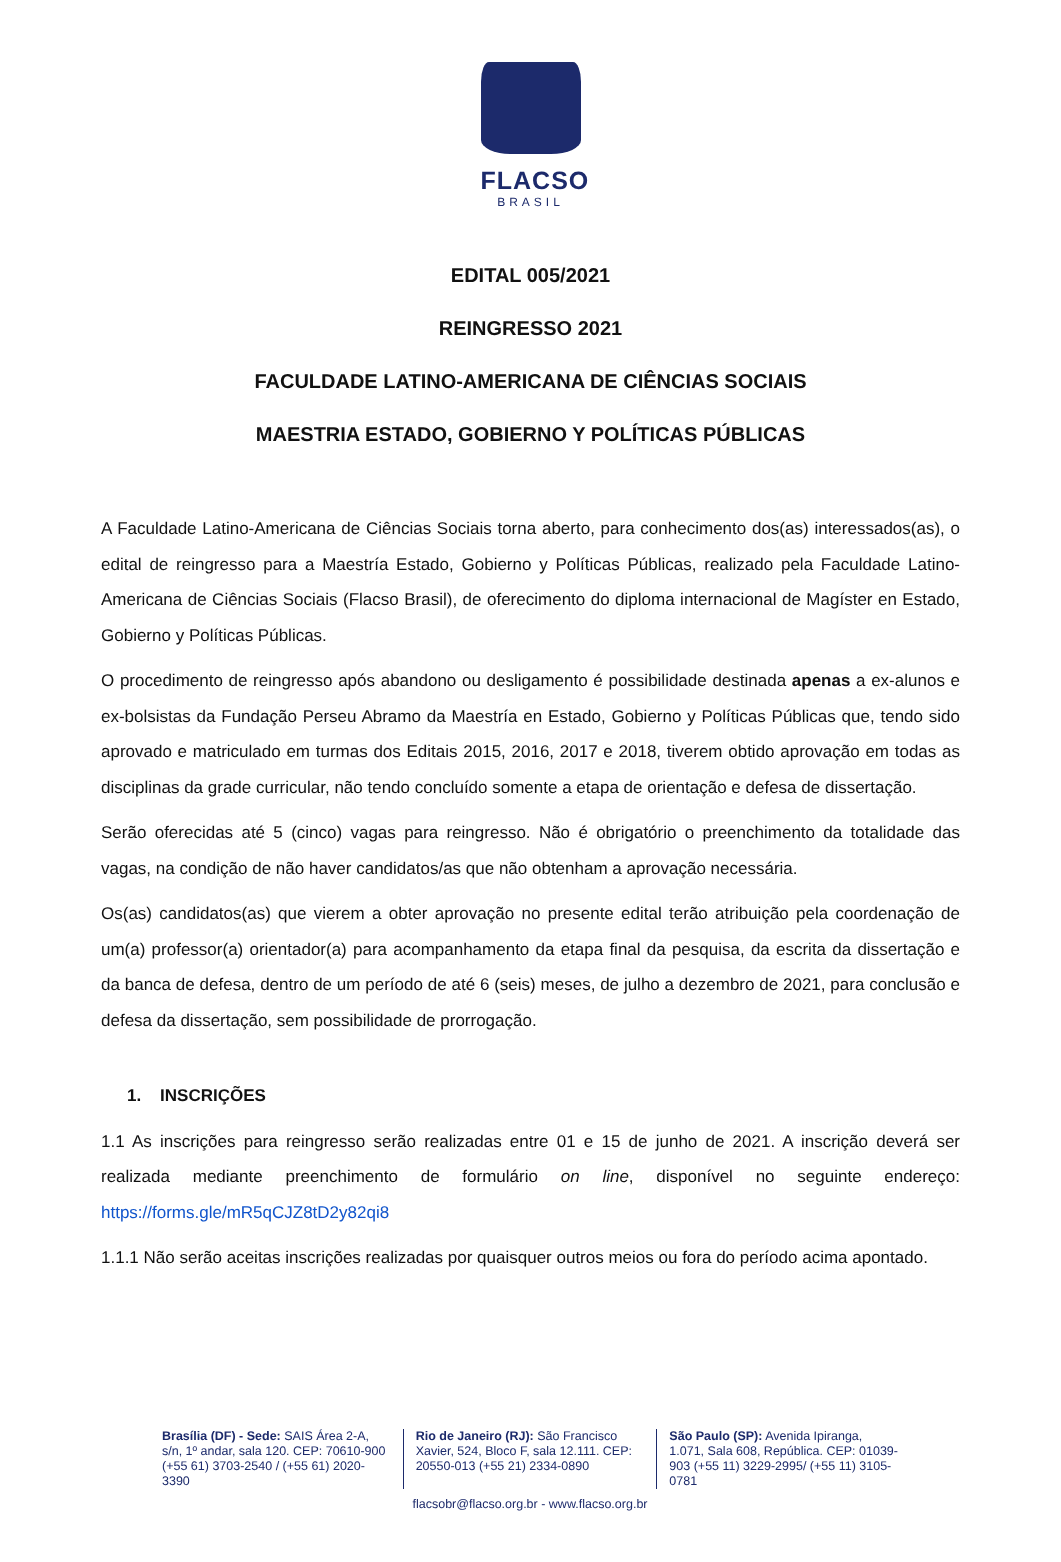FLACSO
BRASIL
EDITAL 005/2021
REINGRESSO 2021
FACULDADE LATINO-AMERICANA DE CIÊNCIAS SOCIAIS
MAESTRIA ESTADO, GOBIERNO Y POLÍTICAS PÚBLICAS
A Faculdade Latino-Americana de Ciências Sociais torna aberto, para conhecimento dos(as) interessados(as), o edital de reingresso para a Maestría Estado, Gobierno y Políticas Públicas, realizado pela Faculdade Latino-Americana de Ciências Sociais (Flacso Brasil), de oferecimento do diploma internacional de Magíster en Estado, Gobierno y Políticas Públicas.
O procedimento de reingresso após abandono ou desligamento é possibilidade destinada apenas a ex-alunos e ex-bolsistas da Fundação Perseu Abramo da Maestría en Estado, Gobierno y Políticas Públicas que, tendo sido aprovado e matriculado em turmas dos Editais 2015, 2016, 2017 e 2018, tiverem obtido aprovação em todas as disciplinas da grade curricular, não tendo concluído somente a etapa de orientação e defesa de dissertação.
Serão oferecidas até 5 (cinco) vagas para reingresso. Não é obrigatório o preenchimento da totalidade das vagas, na condição de não haver candidatos/as que não obtenham a aprovação necessária.
Os(as) candidatos(as) que vierem a obter aprovação no presente edital terão atribuição pela coordenação de um(a) professor(a) orientador(a) para acompanhamento da etapa final da pesquisa, da escrita da dissertação e da banca de defesa, dentro de um período de até 6 (seis) meses, de julho a dezembro de 2021, para conclusão e defesa da dissertação, sem possibilidade de prorrogação.
1. INSCRIÇÕES
1.1 As inscrições para reingresso serão realizadas entre 01 e 15 de junho de 2021. A inscrição deverá ser realizada mediante preenchimento de formulário on line, disponível no seguinte endereço: https://forms.gle/mR5qCJZ8tD2y82qi8
1.1.1 Não serão aceitas inscrições realizadas por quaisquer outros meios ou fora do período acima apontado.
Brasília (DF) - Sede: SAIS Área 2-A, s/n, 1º andar, sala 120. CEP: 70610-900 (+55 61) 3703-2540 / (+55 61) 2020-3390
Rio de Janeiro (RJ): São Francisco Xavier, 524, Bloco F, sala 12.111. CEP: 20550-013 (+55 21) 2334-0890
São Paulo (SP): Avenida Ipiranga, 1.071, Sala 608, República. CEP: 01039-903 (+55 11) 3229-2995/ (+55 11) 3105-0781
flacsobr@flacso.org.br - www.flacso.org.br